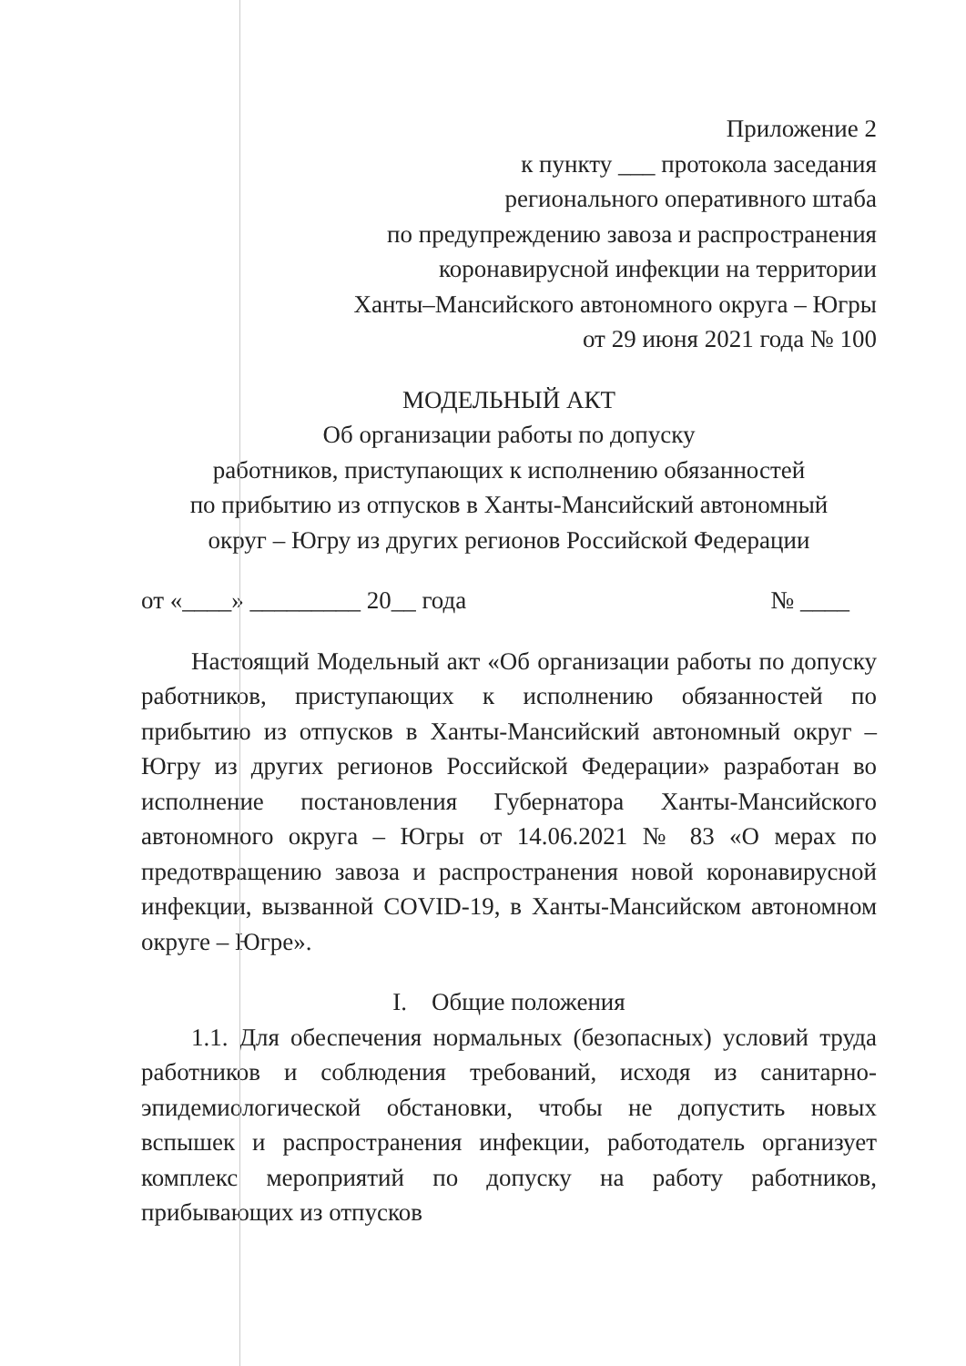Приложение 2
к пункту ___ протокола заседания
регионального оперативного штаба
по предупреждению завоза и распространения
коронавирусной инфекции на территории
Ханты–Мансийского автономного округа – Югры
от 29 июня 2021 года № 100
МОДЕЛЬНЫЙ АКТ
Об организации работы по допуску
работников, приступающих к исполнению обязанностей
по прибытию из отпусков в Ханты-Мансийский автономный
округ – Югру из других регионов Российской Федерации
от «____» _________ 20__ года № ____
Настоящий Модельный акт «Об организации работы по допуску работников, приступающих к исполнению обязанностей по прибытию из отпусков в Ханты-Мансийский автономный округ – Югру из других регионов Российской Федерации» разработан во исполнение постановления Губернатора Ханты-Мансийского автономного округа – Югры от 14.06.2021 № 83 «О мерах по предотвращению завоза и распространения новой коронавирусной инфекции, вызванной COVID-19, в Ханты-Мансийском автономном округе – Югре».
I. Общие положения
1.1. Для обеспечения нормальных (безопасных) условий труда работников и соблюдения требований, исходя из санитарно-эпидемиологической обстановки, чтобы не допустить новых вспышек и распространения инфекции, работодатель организует комплекс мероприятий по допуску на работу работников, прибывающих из отпусков